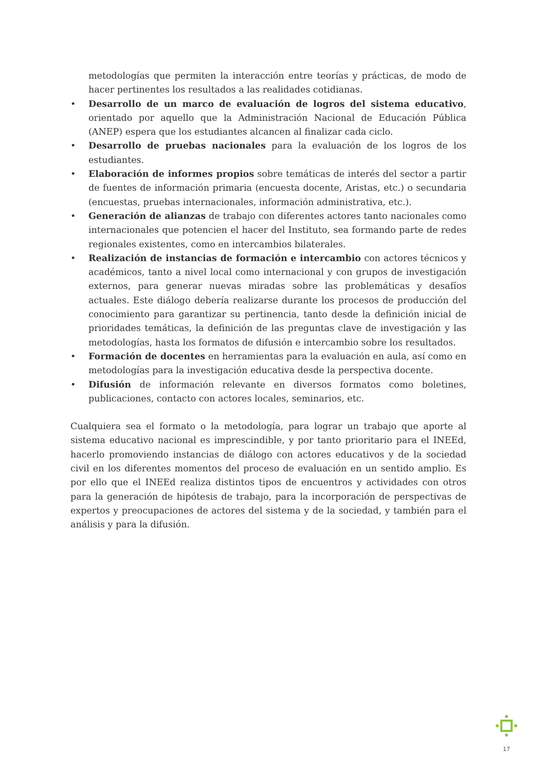metodologías que permiten la interacción entre teorías y prácticas, de modo de hacer pertinentes los resultados a las realidades cotidianas.
• Desarrollo de un marco de evaluación de logros del sistema educativo, orientado por aquello que la Administración Nacional de Educación Pública (ANEP) espera que los estudiantes alcancen al finalizar cada ciclo.
• Desarrollo de pruebas nacionales para la evaluación de los logros de los estudiantes.
• Elaboración de informes propios sobre temáticas de interés del sector a partir de fuentes de información primaria (encuesta docente, Aristas, etc.) o secundaria (encuestas, pruebas internacionales, información administrativa, etc.).
• Generación de alianzas de trabajo con diferentes actores tanto nacionales como internacionales que potencien el hacer del Instituto, sea formando parte de redes regionales existentes, como en intercambios bilaterales.
• Realización de instancias de formación e intercambio con actores técnicos y académicos, tanto a nivel local como internacional y con grupos de investigación externos, para generar nuevas miradas sobre las problemáticas y desafíos actuales. Este diálogo debería realizarse durante los procesos de producción del conocimiento para garantizar su pertinencia, tanto desde la definición inicial de prioridades temáticas, la definición de las preguntas clave de investigación y las metodologías, hasta los formatos de difusión e intercambio sobre los resultados.
• Formación de docentes en herramientas para la evaluación en aula, así como en metodologías para la investigación educativa desde la perspectiva docente.
• Difusión de información relevante en diversos formatos como boletines, publicaciones, contacto con actores locales, seminarios, etc.
Cualquiera sea el formato o la metodología, para lograr un trabajo que aporte al sistema educativo nacional es imprescindible, y por tanto prioritario para el INEEd, hacerlo promoviendo instancias de diálogo con actores educativos y de la sociedad civil en los diferentes momentos del proceso de evaluación en un sentido amplio. Es por ello que el INEEd realiza distintos tipos de encuentros y actividades con otros para la generación de hipótesis de trabajo, para la incorporación de perspectivas de expertos y preocupaciones de actores del sistema y de la sociedad, y también para el análisis y para la difusión.
17